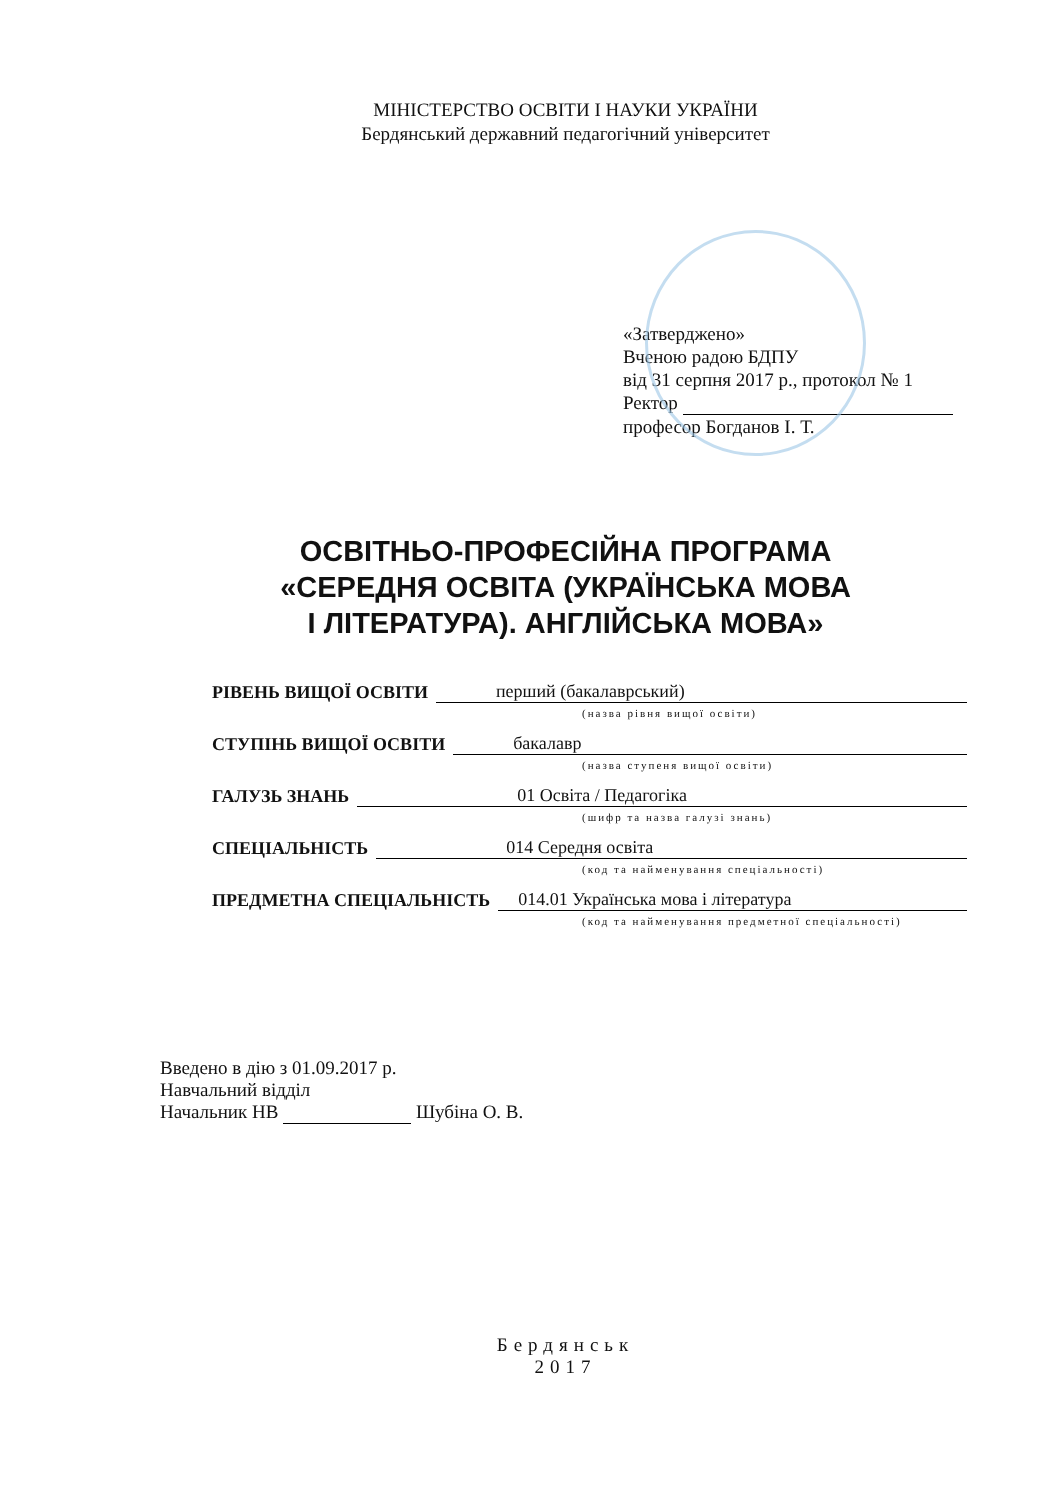МІНІСТЕРСТВО ОСВІТИ І НАУКИ УКРАЇНИ
Бердянський державний педагогічний університет
«Затверджено»
Вченою радою БДПУ
від 31 серпня 2017 р., протокол № 1
Ректор
професор Богданов І. Т.
ОСВІТНЬО-ПРОФЕСІЙНА ПРОГРАМА
«СЕРЕДНЯ ОСВІТА (УКРАЇНСЬКА МОВА
І ЛІТЕРАТУРА). АНГЛІЙСЬКА МОВА»
РІВЕНЬ ВИЩОЇ ОСВІТИ перший (бакалаврський)
(назва рівня вищої освіти)
СТУПІНЬ ВИЩОЇ ОСВІТИ бакалавр
(назва ступеня вищої освіти)
ГАЛУЗЬ ЗНАНЬ 01 Освіта / Педагогіка
(шифр та назва галузі знань)
СПЕЦІАЛЬНІСТЬ 014 Середня освіта
(код та найменування спеціальності)
ПРЕДМЕТНА СПЕЦІАЛЬНІСТЬ 014.01 Українська мова і література
(код та найменування предметної спеціальності)
Введено в дію з 01.09.2017 р.
Навчальний відділ
Начальник НВ Шубіна О. В.
Бердянськ
2017